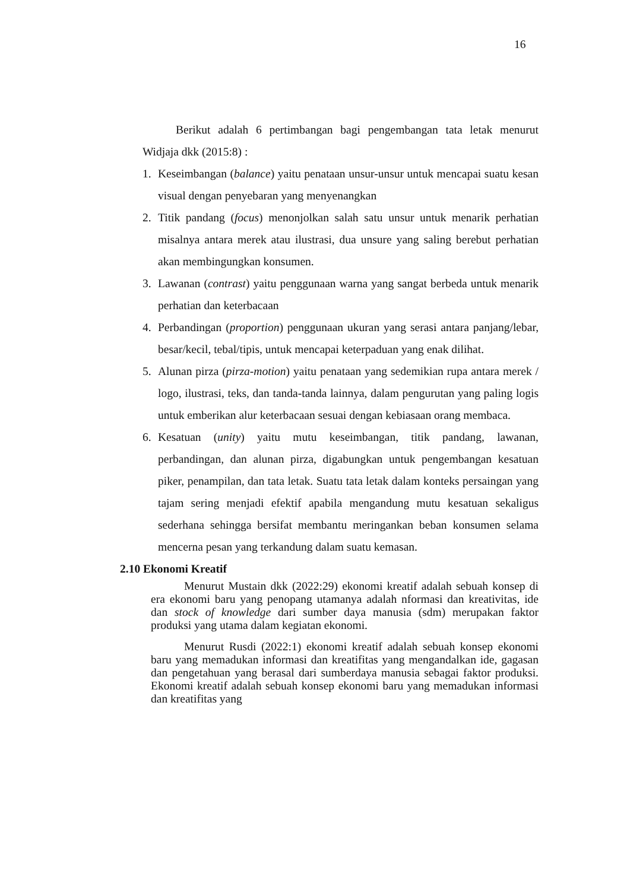16
Berikut adalah 6 pertimbangan bagi pengembangan tata letak menurut Widjaja dkk (2015:8) :
1. Keseimbangan (balance) yaitu penataan unsur-unsur untuk mencapai suatu kesan visual dengan penyebaran yang menyenangkan
2. Titik pandang (focus) menonjolkan salah satu unsur untuk menarik perhatian misalnya antara merek atau ilustrasi, dua unsure yang saling berebut perhatian akan membingungkan konsumen.
3. Lawanan (contrast) yaitu penggunaan warna yang sangat berbeda untuk menarik perhatian dan keterbacaan
4. Perbandingan (proportion) penggunaan ukuran yang serasi antara panjang/lebar, besar/kecil, tebal/tipis, untuk mencapai keterpaduan yang enak dilihat.
5. Alunan pirza (pirza-motion) yaitu penataan yang sedemikian rupa antara merek / logo, ilustrasi, teks, dan tanda-tanda lainnya, dalam pengurutan yang paling logis untuk emberikan alur keterbacaan sesuai dengan kebiasaan orang membaca.
6. Kesatuan (unity) yaitu mutu keseimbangan, titik pandang, lawanan, perbandingan, dan alunan pirza, digabungkan untuk pengembangan kesatuan piker, penampilan, dan tata letak. Suatu tata letak dalam konteks persaingan yang tajam sering menjadi efektif apabila mengandung mutu kesatuan sekaligus sederhana sehingga bersifat membantu meringankan beban konsumen selama mencerna pesan yang terkandung dalam suatu kemasan.
2.10 Ekonomi Kreatif
Menurut Mustain dkk (2022:29) ekonomi kreatif adalah sebuah konsep di era ekonomi baru yang penopang utamanya adalah nformasi dan kreativitas, ide dan stock of knowledge dari sumber daya manusia (sdm) merupakan faktor produksi yang utama dalam kegiatan ekonomi.
Menurut Rusdi (2022:1) ekonomi kreatif adalah sebuah konsep ekonomi baru yang memadukan informasi dan kreatifitas yang mengandalkan ide, gagasan dan pengetahuan yang berasal dari sumberdaya manusia sebagai faktor produksi. Ekonomi kreatif adalah sebuah konsep ekonomi baru yang memadukan informasi dan kreatifitas yang